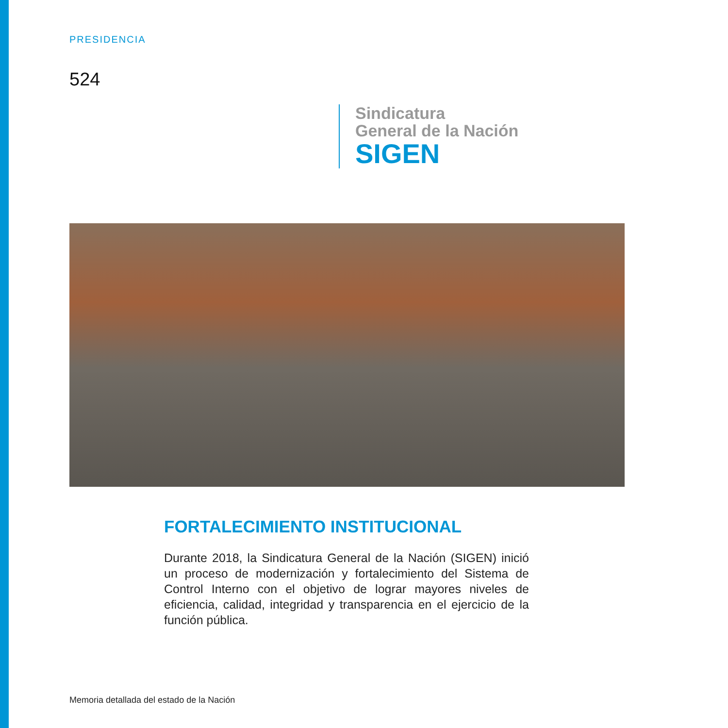PRESIDENCIA
524
Sindicatura
General de la Nación
SIGEN
FORTALECIMIENTO INSTITUCIONAL
Durante 2018, la Sindicatura General de la Nación (SIGEN) inició un proceso de modernización y fortalecimiento del Sistema de Control Interno con el objetivo de lograr mayores niveles de eficiencia, calidad, integridad y transparencia en el ejercicio de la función pública.
Memoria detallada del estado de la Nación